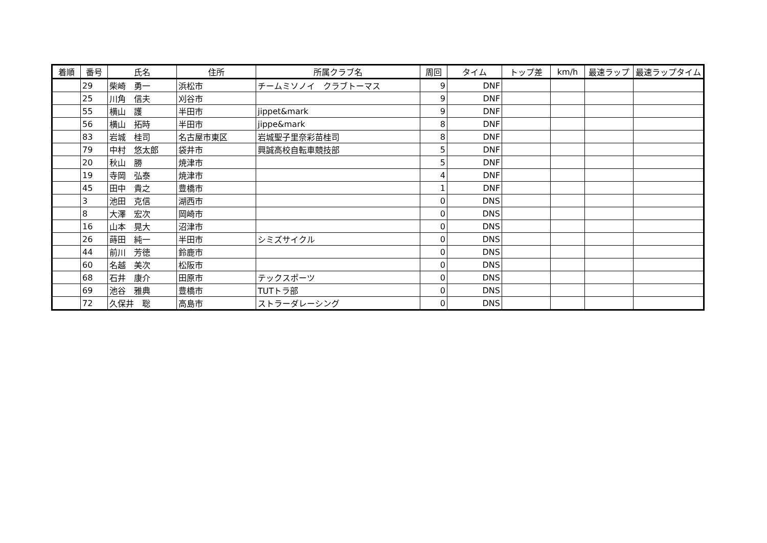| 着順 | 番号 | 氏名 | 住所 | 所属クラブ名 | 周回 | タイム | トップ差 | km/h | 最速ラップ | 最速ラップタイム |
| --- | --- | --- | --- | --- | --- | --- | --- | --- | --- | --- |
| | 29 | 柴崎 勇一 | 浜松市 | チームミソノイ クラブトーマス | 9 | DNF | | | | |
| | 25 | 川角 信夫 | 刈谷市 | | 9 | DNF | | | | |
| | 55 | 横山 護 | 半田市 | jippet&mark | 9 | DNF | | | | |
| | 56 | 横山 拓時 | 半田市 | jippe&mark | 8 | DNF | | | | |
| | 83 | 岩城 桂司 | 名古屋市東区 | 岩城聖子里奈彩苗桂司 | 8 | DNF | | | | |
| | 79 | 中村 悠太郎 | 袋井市 | 興誠高校自転車競技部 | 5 | DNF | | | | |
| | 20 | 秋山 勝 | 焼津市 | | 5 | DNF | | | | |
| | 19 | 寺岡 弘泰 | 焼津市 | | 4 | DNF | | | | |
| | 45 | 田中 貴之 | 豊橋市 | | 1 | DNF | | | | |
| | 3 | 池田 克信 | 湖西市 | | 0 | DNS | | | | |
| | 8 | 大澤 宏次 | 岡崎市 | | 0 | DNS | | | | |
| | 16 | 山本 晃大 | 沼津市 | | 0 | DNS | | | | |
| | 26 | 蒔田 純一 | 半田市 | シミズサイクル | 0 | DNS | | | | |
| | 44 | 前川 芳徳 | 鈴鹿市 | | 0 | DNS | | | | |
| | 60 | 名越 美次 | 松阪市 | | 0 | DNS | | | | |
| | 68 | 石井 康介 | 田原市 | テックスポーツ | 0 | DNS | | | | |
| | 69 | 池谷 雅典 | 豊橋市 | TUTトラ部 | 0 | DNS | | | | |
| | 72 | 久保井 聡 | 高島市 | ストラーダレーシング | 0 | DNS | | | | |